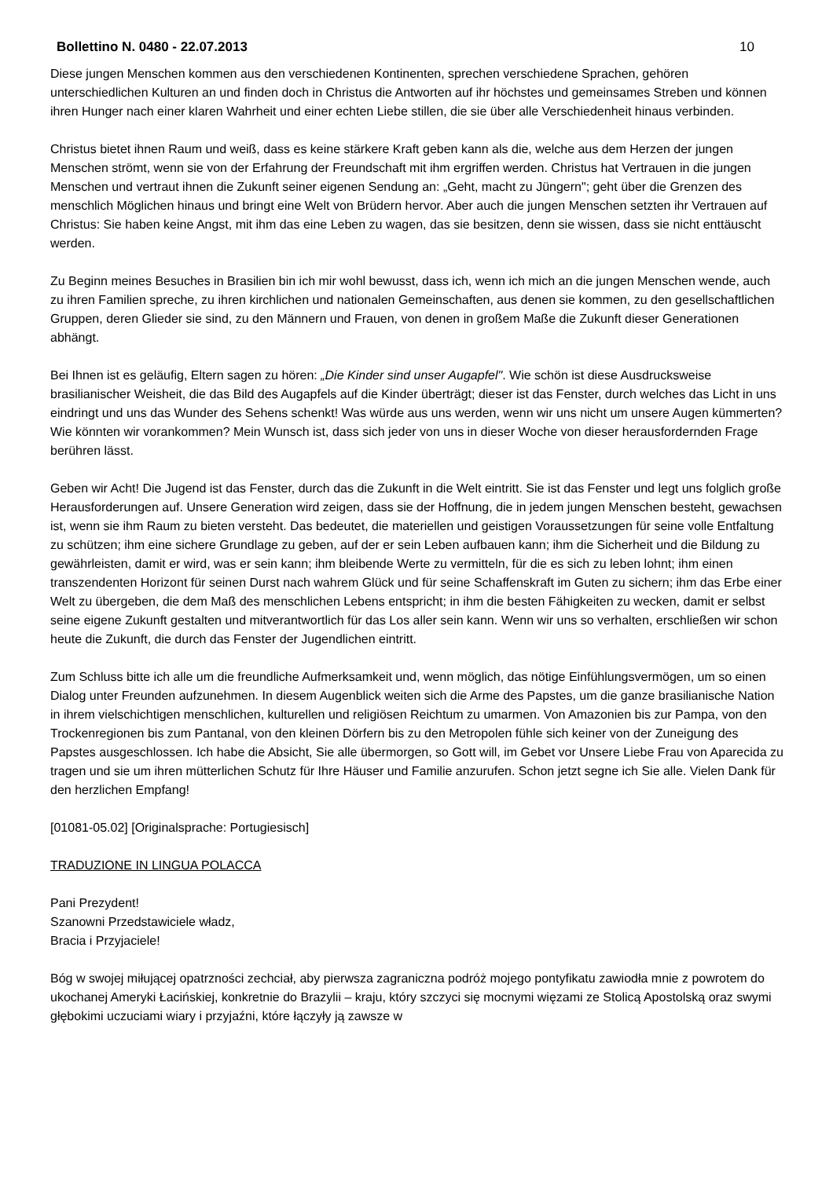Bollettino N. 0480 - 22.07.2013 10
Diese jungen Menschen kommen aus den verschiedenen Kontinenten, sprechen verschiedene Sprachen, gehören unterschiedlichen Kulturen an und finden doch in Christus die Antworten auf ihr höchstes und gemeinsames Streben und können ihren Hunger nach einer klaren Wahrheit und einer echten Liebe stillen, die sie über alle Verschiedenheit hinaus verbinden.
Christus bietet ihnen Raum und weiß, dass es keine stärkere Kraft geben kann als die, welche aus dem Herzen der jungen Menschen strömt, wenn sie von der Erfahrung der Freundschaft mit ihm ergriffen werden. Christus hat Vertrauen in die jungen Menschen und vertraut ihnen die Zukunft seiner eigenen Sendung an: „Geht, macht zu Jüngern"; geht über die Grenzen des menschlich Möglichen hinaus und bringt eine Welt von Brüdern hervor. Aber auch die jungen Menschen setzten ihr Vertrauen auf Christus: Sie haben keine Angst, mit ihm das eine Leben zu wagen, das sie besitzen, denn sie wissen, dass sie nicht enttäuscht werden.
Zu Beginn meines Besuches in Brasilien bin ich mir wohl bewusst, dass ich, wenn ich mich an die jungen Menschen wende, auch zu ihren Familien spreche, zu ihren kirchlichen und nationalen Gemeinschaften, aus denen sie kommen, zu den gesellschaftlichen Gruppen, deren Glieder sie sind, zu den Männern und Frauen, von denen in großem Maße die Zukunft dieser Generationen abhängt.
Bei Ihnen ist es geläufig, Eltern sagen zu hören: „Die Kinder sind unser Augapfel". Wie schön ist diese Ausdrucksweise brasilianischer Weisheit, die das Bild des Augapfels auf die Kinder überträgt; dieser ist das Fenster, durch welches das Licht in uns eindringt und uns das Wunder des Sehens schenkt! Was würde aus uns werden, wenn wir uns nicht um unsere Augen kümmerten? Wie könnten wir vorankommen? Mein Wunsch ist, dass sich jeder von uns in dieser Woche von dieser herausfordernden Frage berühren lässt.
Geben wir Acht! Die Jugend ist das Fenster, durch das die Zukunft in die Welt eintritt. Sie ist das Fenster und legt uns folglich große Herausforderungen auf. Unsere Generation wird zeigen, dass sie der Hoffnung, die in jedem jungen Menschen besteht, gewachsen ist, wenn sie ihm Raum zu bieten versteht. Das bedeutet, die materiellen und geistigen Voraussetzungen für seine volle Entfaltung zu schützen; ihm eine sichere Grundlage zu geben, auf der er sein Leben aufbauen kann; ihm die Sicherheit und die Bildung zu gewährleisten, damit er wird, was er sein kann; ihm bleibende Werte zu vermitteln, für die es sich zu leben lohnt; ihm einen transzendenten Horizont für seinen Durst nach wahrem Glück und für seine Schaffenskraft im Guten zu sichern; ihm das Erbe einer Welt zu übergeben, die dem Maß des menschlichen Lebens entspricht; in ihm die besten Fähigkeiten zu wecken, damit er selbst seine eigene Zukunft gestalten und mitverantwortlich für das Los aller sein kann. Wenn wir uns so verhalten, erschließen wir schon heute die Zukunft, die durch das Fenster der Jugendlichen eintritt.
Zum Schluss bitte ich alle um die freundliche Aufmerksamkeit und, wenn möglich, das nötige Einfühlungsvermögen, um so einen Dialog unter Freunden aufzunehmen. In diesem Augenblick weiten sich die Arme des Papstes, um die ganze brasilianische Nation in ihrem vielschichtigen menschlichen, kulturellen und religiösen Reichtum zu umarmen. Von Amazonien bis zur Pampa, von den Trockenregionen bis zum Pantanal, von den kleinen Dörfern bis zu den Metropolen fühle sich keiner von der Zuneigung des Papstes ausgeschlossen. Ich habe die Absicht, Sie alle übermorgen, so Gott will, im Gebet vor Unsere Liebe Frau von Aparecida zu tragen und sie um ihren mütterlichen Schutz für Ihre Häuser und Familie anzurufen. Schon jetzt segne ich Sie alle. Vielen Dank für den herzlichen Empfang!
[01081-05.02] [Originalsprache: Portugiesisch]
TRADUZIONE IN LINGUA POLACCA
Pani Prezydent!
Szanowni Przedstawiciele władz,
Bracia i Przyjaciele!
Bóg w swojej miłującej opatrzności zechciał, aby pierwsza zagraniczna podróż mojego pontyfikatu zawiodła mnie z powrotem do ukochanej Ameryki Łacińskiej, konkretnie do Brazylii – kraju, który szczyci się mocnymi więzami ze Stolicą Apostolską oraz swymi głębokimi uczuciami wiary i przyjaźni, które łączyły ją zawsze w